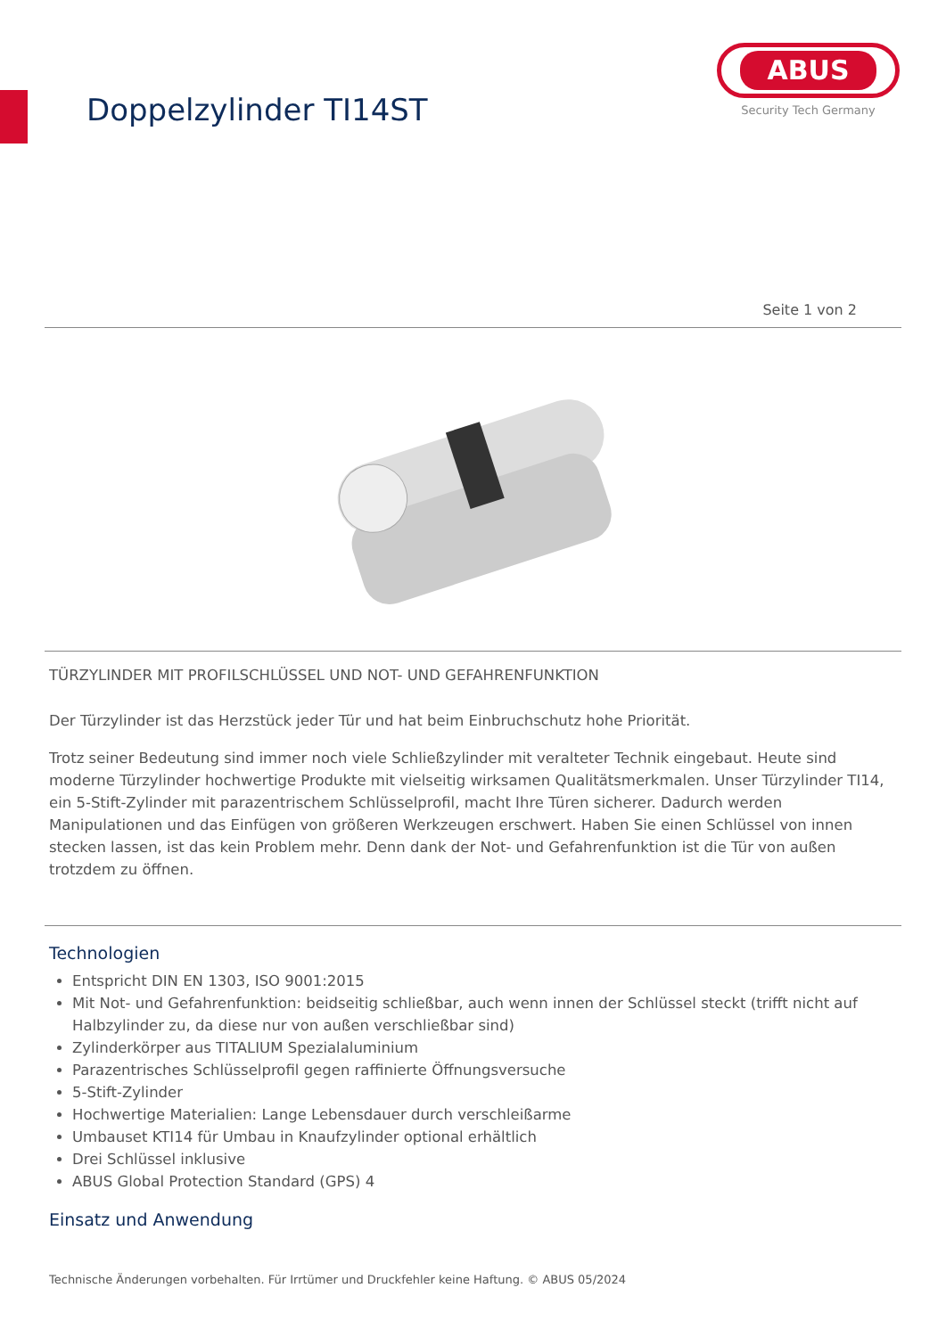Doppelzylinder TI14ST
ABUS
Security Tech Germany
Seite 1 von 2
TÜRZYLINDER MIT PROFILSCHLÜSSEL UND NOT- UND GEFAHRENFUNKTION
Der Türzylinder ist das Herzstück jeder Tür und hat beim Einbruchschutz hohe Priorität.
Trotz seiner Bedeutung sind immer noch viele Schließzylinder mit veralteter Technik eingebaut. Heute sind moderne Türzylinder hochwertige Produkte mit vielseitig wirksamen Qualitätsmerkmalen. Unser Türzylinder TI14, ein 5-Stift-Zylinder mit parazentrischem Schlüsselprofil, macht Ihre Türen sicherer. Dadurch werden Manipulationen und das Einfügen von größeren Werkzeugen erschwert. Haben Sie einen Schlüssel von innen stecken lassen, ist das kein Problem mehr. Denn dank der Not- und Gefahrenfunktion ist die Tür von außen trotzdem zu öffnen.
Technologien
Entspricht DIN EN 1303, ISO 9001:2015
Mit Not- und Gefahrenfunktion: beidseitig schließbar, auch wenn innen der Schlüssel steckt (trifft nicht auf Halbzylinder zu, da diese nur von außen verschließbar sind)
Zylinderkörper aus TITALIUM Spezialaluminium
Parazentrisches Schlüsselprofil gegen raffinierte Öffnungsversuche
5-Stift-Zylinder
Hochwertige Materialien: Lange Lebensdauer durch verschleißarme
Umbauset KTI14 für Umbau in Knaufzylinder optional erhältlich
Drei Schlüssel inklusive
ABUS Global Protection Standard (GPS) 4
Einsatz und Anwendung
Technische Änderungen vorbehalten. Für Irrtümer und Druckfehler keine Haftung. © ABUS 05/2024